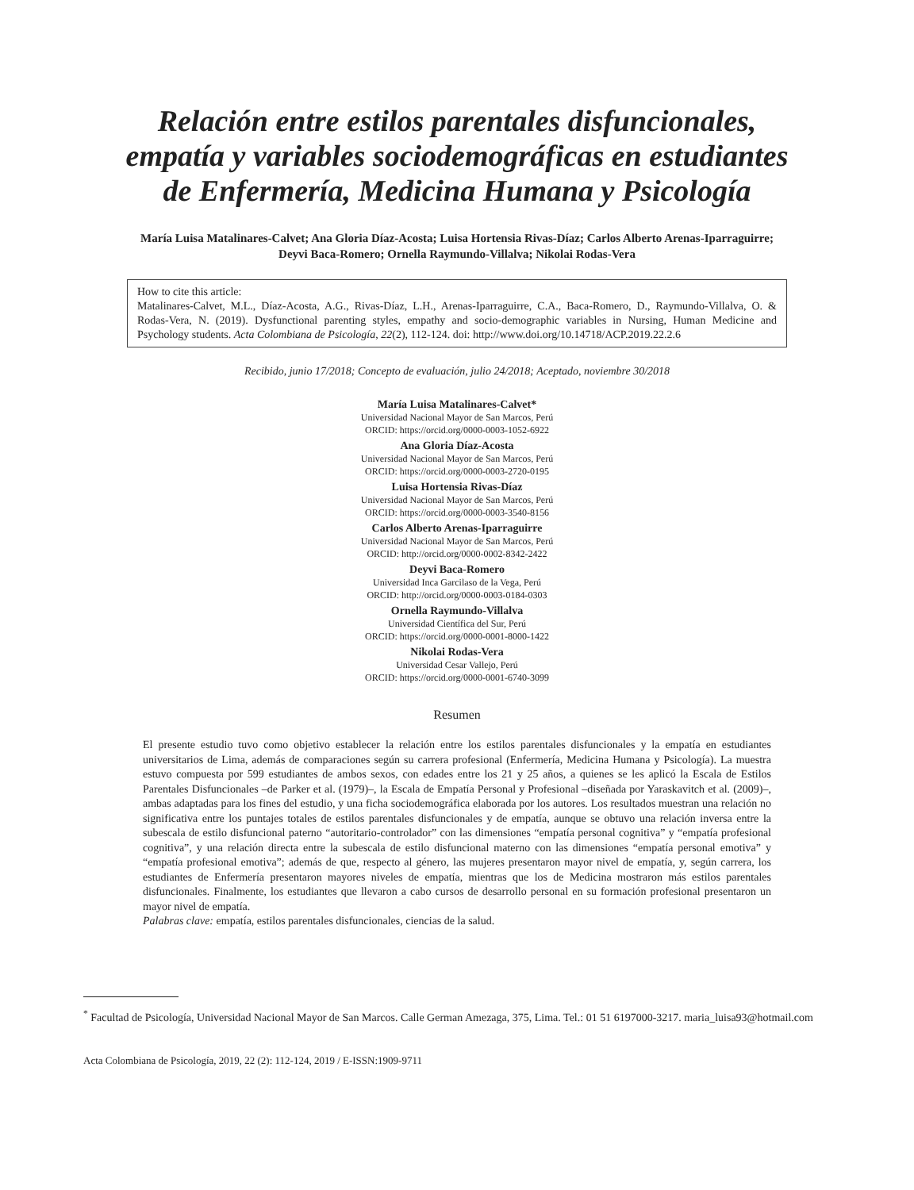Relación entre estilos parentales disfuncionales,
empatía y variables sociodemográficas en estudiantes
de Enfermería, Medicina Humana y Psicología
María Luisa Matalinares-Calvet; Ana Gloria Díaz-Acosta; Luisa Hortensia Rivas-Díaz; Carlos Alberto Arenas-Iparraguirre;
Deyvi Baca-Romero; Ornella Raymundo-Villalva; Nikolai Rodas-Vera
How to cite this article:
Matalinares-Calvet, M.L., Díaz-Acosta, A.G., Rivas-Díaz, L.H., Arenas-Iparraguirre, C.A., Baca-Romero, D., Raymundo-Villalva, O. & Rodas-Vera, N. (2019). Dysfunctional parenting styles, empathy and socio-demographic variables in Nursing, Human Medicine and Psychology students. Acta Colombiana de Psicología, 22(2), 112-124. doi: http://www.doi.org/10.14718/ACP.2019.22.2.6
Recibido, junio 17/2018; Concepto de evaluación, julio 24/2018; Aceptado, noviembre 30/2018
María Luisa Matalinares-Calvet*
Universidad Nacional Mayor de San Marcos, Perú
ORCID: https://orcid.org/0000-0003-1052-6922
Ana Gloria Díaz-Acosta
Universidad Nacional Mayor de San Marcos, Perú
ORCID: https://orcid.org/0000-0003-2720-0195
Luisa Hortensia Rivas-Díaz
Universidad Nacional Mayor de San Marcos, Perú
ORCID: https://orcid.org/0000-0003-3540-8156
Carlos Alberto Arenas-Iparraguirre
Universidad Nacional Mayor de San Marcos, Perú
ORCID: http://orcid.org/0000-0002-8342-2422
Deyvi Baca-Romero
Universidad Inca Garcilaso de la Vega, Perú
ORCID: http://orcid.org/0000-0003-0184-0303
Ornella Raymundo-Villalva
Universidad Científica del Sur, Perú
ORCID: https://orcid.org/0000-0001-8000-1422
Nikolai Rodas-Vera
Universidad Cesar Vallejo, Perú
ORCID: https://orcid.org/0000-0001-6740-3099
Resumen
El presente estudio tuvo como objetivo establecer la relación entre los estilos parentales disfuncionales y la empatía en estudiantes universitarios de Lima, además de comparaciones según su carrera profesional (Enfermería, Medicina Humana y Psicología). La muestra estuvo compuesta por 599 estudiantes de ambos sexos, con edades entre los 21 y 25 años, a quienes se les aplicó la Escala de Estilos Parentales Disfuncionales –de Parker et al. (1979)–, la Escala de Empatía Personal y Profesional –diseñada por Yaraskavitch et al. (2009)–, ambas adaptadas para los fines del estudio, y una ficha sociodemográfica elaborada por los autores. Los resultados muestran una relación no significativa entre los puntajes totales de estilos parentales disfuncionales y de empatía, aunque se obtuvo una relación inversa entre la subescala de estilo disfuncional paterno “autoritario-controlador” con las dimensiones “empatía personal cognitiva” y “empatía profesional cognitiva”, y una relación directa entre la subescala de estilo disfuncional materno con las dimensiones “empatía personal emotiva” y “empatía profesional emotiva”; además de que, respecto al género, las mujeres presentaron mayor nivel de empatía, y, según carrera, los estudiantes de Enfermería presentaron mayores niveles de empatía, mientras que los de Medicina mostraron más estilos parentales disfuncionales. Finalmente, los estudiantes que llevaron a cabo cursos de desarrollo personal en su formación profesional presentaron un mayor nivel de empatía.
Palabras clave: empatía, estilos parentales disfuncionales, ciencias de la salud.
<sup>*</sup> Facultad de Psicología, Universidad Nacional Mayor de San Marcos. Calle German Amezaga, 375, Lima. Tel.: 01 51 6197000-3217. maria_luisa93@hotmail.com
Acta Colombiana de Psicología, 2019, 22 (2): 112-124, 2019 / E-ISSN:1909-9711